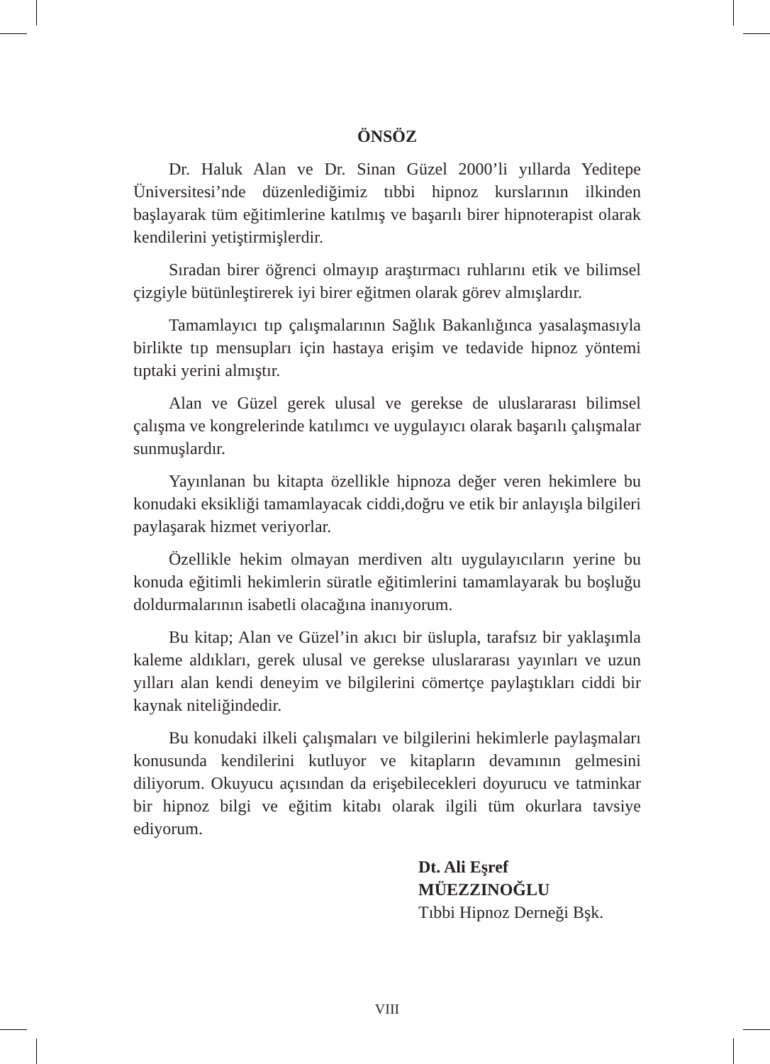ÖNSÖZ
Dr. Haluk Alan ve Dr. Sinan Güzel 2000’li yıllarda Yeditepe Üniversitesi’nde düzenlediğimiz tıbbi hipnoz kurslarının ilkinden başlayarak tüm eğitimlerine katılmış ve başarılı birer hipnoterapist olarak kendilerini yetiştirmişlerdir.
Sıradan birer öğrenci olmayıp araştırmacı ruhlarını etik ve bilimsel çizgiyle bütünleştirerek iyi birer eğitmen olarak görev almışlardır.
Tamamlayıcı tıp çalışmalarının Sağlık Bakanlığınca yasalaşmasıyla birlikte tıp mensupları için hastaya erişim ve tedavide hipnoz yöntemi tıptaki yerini almıştır.
Alan ve Güzel gerek ulusal ve gerekse de uluslararası bilimsel çalışma ve kongrelerinde katılımcı ve uygulayıcı olarak başarılı çalışmalar sunmuşlardır.
Yayınlanan bu kitapta özellikle hipnoza değer veren hekimlere bu konudaki eksikliği tamamlayacak ciddi,doğru ve etik bir anlayışla bilgileri paylaşarak hizmet veriyorlar.
Özellikle hekim olmayan merdiven altı uygulayıcıların yerine bu konuda eğitimli hekimlerin süratle eğitimlerini tamamlayarak bu boşluğu doldurmalarının isabetli olacağına inanıyorum.
Bu kitap; Alan ve Güzel’in akıcı bir üslupla, tarafsız bir yaklaşımla kaleme aldıkları, gerek ulusal ve gerekse uluslararası yayınları ve uzun yılları alan kendi deneyim ve bilgilerini cömertçe paylaştıkları ciddi bir kaynak niteliğindedir.
Bu konudaki ilkeli çalışmaları ve bilgilerini hekimlerle paylaşmaları konusunda kendilerini kutluyor ve kitapların devamının gelmesini diliyorum. Okuyucu açısından da erişebilecekleri doyurucu ve tatminkar bir hipnoz bilgi ve eğitim kitabı olarak ilgili tüm okurlara tavsiye ediyorum.
Dt. Ali Eşref MÜEZZINOĞLU
Tıbbi Hipnoz Derneği Bşk.
VIII